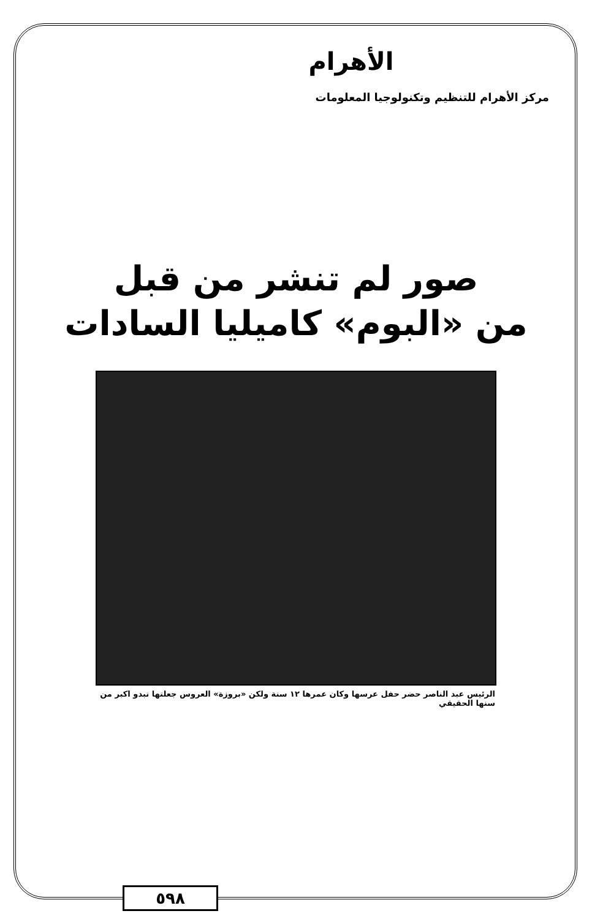الأهرام
مركز الأهرام للتنظيم وتكنولوجيا المعلومات
صور لم تنشر من قبل
من «البوم» كاميليا السادات
الرئيس عبد الناصر حضر حفل عرسها وكان عمرها ١٢ سنة ولكن «بروزة» العروس جعلتها تبدو اكبر من سنها الحقيقي
٥٩٨